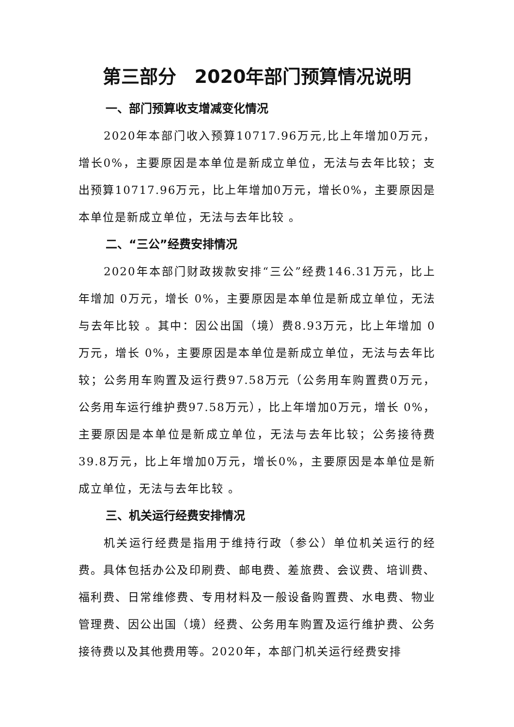第三部分　2020年部门预算情况说明
一、部门预算收支增减变化情况
2020年本部门收入预算10717.96万元,比上年增加0万元，增长0%，主要原因是本单位是新成立单位，无法与去年比较；支出预算10717.96万元，比上年增加0万元，增长0%，主要原因是本单位是新成立单位，无法与去年比较 。
二、“三公”经费安排情况
2020年本部门财政拨款安排“三公”经费146.31万元，比上年增加 0万元，增长 0%，主要原因是本单位是新成立单位，无法与去年比较 。其中：因公出国（境）费8.93万元，比上年增加 0万元，增长 0%，主要原因是本单位是新成立单位，无法与去年比较；公务用车购置及运行费97.58万元（公务用车购置费0万元，公务用车运行维护费97.58万元），比上年增加0万元，增长 0%，主要原因是本单位是新成立单位，无法与去年比较；公务接待费39.8万元，比上年增加0万元，增长0%，主要原因是本单位是新成立单位，无法与去年比较 。
三、机关运行经费安排情况
机关运行经费是指用于维持行政（参公）单位机关运行的经费。具体包括办公及印刷费、邮电费、差旅费、会议费、培训费、福利费、日常维修费、专用材料及一般设备购置费、水电费、物业管理费、因公出国（境）经费、公务用车购置及运行维护费、公务接待费以及其他费用等。2020年，本部门机关运行经费安排